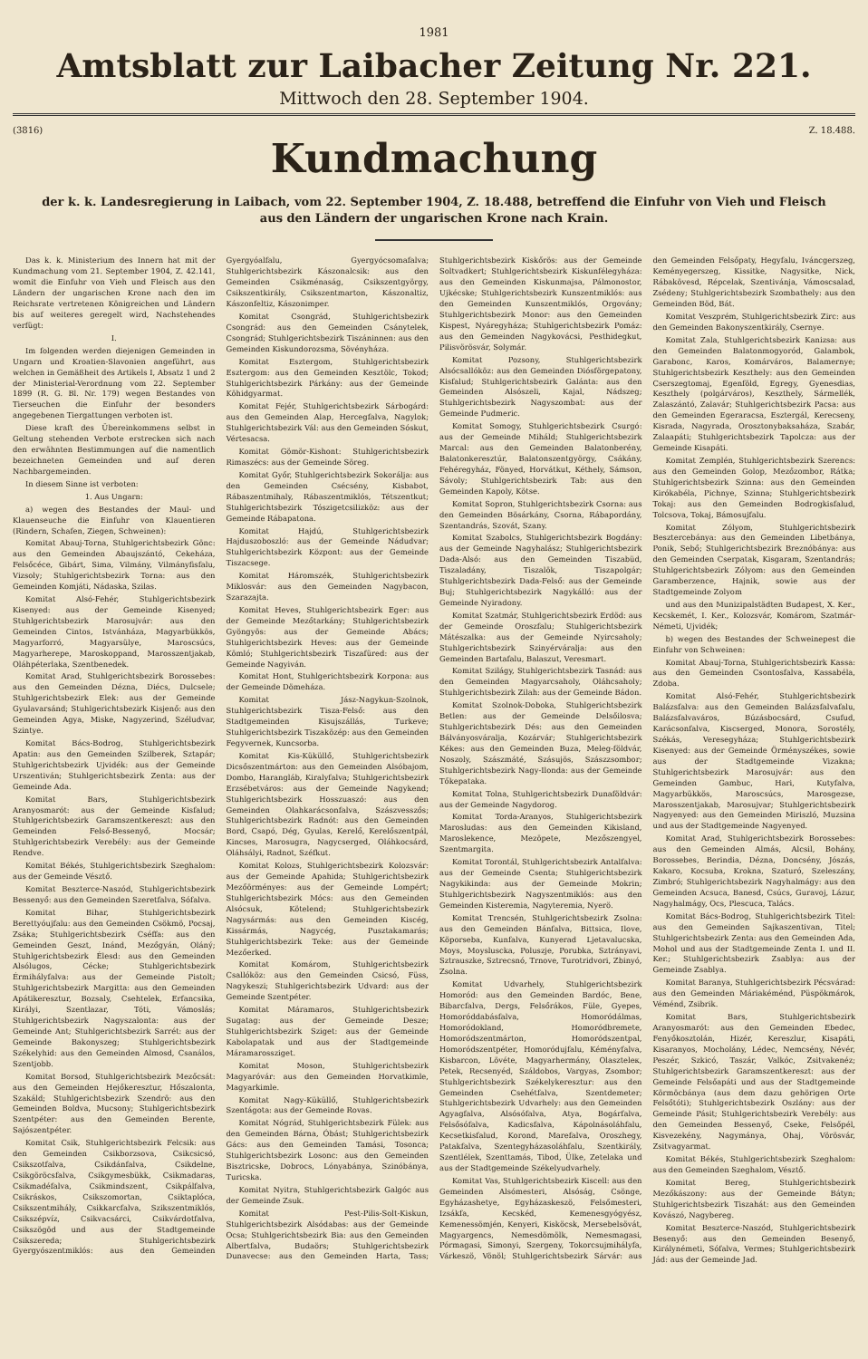1981
Amtsblatt zur Laibacher Zeitung Nr. 221.
Mittwoch den 28. September 1904.
(3816) Z. 18.488.
Kundmachung
der k. k. Landesregierung in Laibach, vom 22. September 1904, Z. 18.488, betreffend die Einfuhr von Vieh und Fleisch aus den Ländern der ungarischen Krone nach Krain.
Das k. k. Ministerium des Innern hat mit der Kundmachung vom 21. September 1904, Z. 42.141, womit die Einfuhr von Vieh und Fleisch aus den Ländern der ungarischen Krone nach den im Reichsrate vertretenen Königreichen und Ländern bis auf weiteres geregelt wird, Nachstehendes verfügt:
I.
Im folgenden werden diejenigen Gemeinden in Ungarn und Kroatien-Slavonien angeführt, aus welchen in Gemäßheit des Artikels I, Absatz 1 und 2 der Ministerial-Verordnung vom 22. September 1899 (R. G. Bl. Nr. 179) wegen Bestandes von Tierseuchen die Einfuhr der besonders angegebenen Tiergattungen verboten ist.
Diese kraft des Übereinkommens selbst in Geltung stehenden Verbote erstrecken sich nach den erwähnten Bestimmungen auf die namentlich bezeichneten Gemeinden und auf deren Nachbargemeinden.
In diesem Sinne ist verboten:
1. Aus Ungarn:
a) wegen des Bestandes der Maul- und Klauenseuche die Einfuhr von Klauentieren (Rindern, Schafen, Ziegen, Schweinen):
Komitat Abauj-Torna, Stuhlgerichtsbezirk Gönc: aus den Gemeinden Abaujszántó, Cekeháza, Felsőcéce, Gibárt, Sima, Vilmány, Vilmányfisfalu, Vizsoly; Stuhlgerichtsbezirk Torna: aus den Gemeinden Komjáti, Nádaska, Szilas.
Komitat Alsó-Fehér, Stuhlgerichtsbezirk Kisenyed: aus der Gemeinde Kisenyed; Stuhlgerichtsbezirk Marosujvár: aus den Gemeinden Cintos, Istvánháza, Magyarbükkös, Magyarforró, Magyarsülye, Maroscsúcs, Magyarherepe, Maroskoppand, Marosszentjakab, Oláhpéterlaka, Szentbenedek.
Komitat Arad, Stuhlgerichtsbezirk Borossebes: aus den Gemeinden Dézna, Diécs, Dulcsele; Stuhlgerichtsbezirk Elek: aus der Gemeinde Gyulavarsánd; Stuhlgerichtsbezirk Kisjenő: aus den Gemeinden Agya, Miske, Nagyzerind, Széludvar, Szintye.
Komitat Bács-Bodrog, Stuhlgerichtsbezirk Apatin: aus den Gemeinden Szilberek, Sztapár; Stuhlgerichtsbezirk Ujvidék: aus der Gemeinde Urszentiván; Stuhlgerichtsbezirk Zenta: aus der Gemeinde Ada.
Komitat Bars, Stuhlgerichtsbezirk Aranyosmarót: aus der Gemeinde Kisfalud; Stuhlgerichtsbezirk Garamszentkereszt: aus den Gemeinden Felső-Bessenyő, Mocsár; Stuhlgerichtsbezirk Verebély: aus der Gemeinde Rendve.
Komitat Békés, Stuhlgerichtsbezirk Szeghalom: aus der Gemeinde Vésztő.
Komitat Beszterce-Naszód, Stuhlgerichtsbezirk Bessenyő: aus den Gemeinden Szeretfalva, Sófalva.
Komitat Bihar, Stuhlgerichtsbezirk Berettyóujfalu: aus den Gemeinden Csökmö, Pocsaj, Zsáka; Stuhlgerichtsbezirk Cséffa: aus den Gemeinden Geszt, Inánd, Mezőgyán, Oláný; Stuhlgerichtsbezirk Élesd: aus den Gemeinden Alsólugos, Cécke; Stuhlgerichtsbezirk Érmihályfalva: aus der Gemeinde Pistolt; Stuhlgerichtsbezirk Margitta: aus den Gemeinden Apátikeresztur, Bozsaly, Csehtelek, Erfancsika, Királyi, Szentlazar, Tóti, Vámoslás; Stuhlgerichtsbezirk Nagyszalonta: aus der Gemeinde Ant; Stuhlgerichtsbezirk Sarrét: aus der Gemeinde Bakonyszeg; Stuhlgerichtsbezirk Székelyhid: aus den Gemeinden Almosd, Csanálos, Szentjobb.
Komitat Borsod, Stuhlgerichtsbezirk Mezőcsát: aus den Gemeinden Hejőkeresztur, Hőszalonta, Szakáld; Stuhlgerichtsbezirk Szendrö: aus den Gemeinden Boldva, Mucsony; Stuhlgerichtsbezirk Szentpéter: aus den Gemeinden Berente, Sajószentpéter.
Komitat Csik, Stuhlgerichtsbezirk Felcsik: aus den Gemeinden Csikborzsova, Csikcsicsó, Csikszotfalva, Csikdánfalva, Csikdelne, Csikgöröcsfalva, Csikgymesbükk, Csikmadaras, Csikmadéfalva, Csikmindszent, Csikpálfalva, Csikráskos, Csikszomortan, Csiktaplóca, Csikszentmihály, Csikkarcfalva, Szikszentmiklós, Csikszépvíz, Csikvacsárci, Csikvárdotfalva, Csikszögöd und aus der Stadtgemeinde Csikszereda; Stuhlgerichtsbezirk Gyergyószentmiklós: aus den Gemeinden Gyergyóalfalu, Gyergyócsomafalva; Stuhlgerichtsbezirk Kászonalcsik: aus den Gemeinden Csikménaság, Csikszentgyörgy, Csikszentkirály, Csikszentmarton, Kászonaltiz, Kászonfeltiz, Kászonimper.
Komitat Csongrád, Stuhlgerichtsbezirk Csongrád: aus den Gemeinden Csánytelek, Csongrád; Stuhlgerichtsbezirk Tiszáninnen: aus den Gemeinden Kiskundorozsma, Sövényháza.
Komitat Esztergom, Stuhlgerichtsbezirk Esztergom: aus den Gemeinden Kesztölc, Tokod; Stuhlgerichtsbezirk Párkány: aus der Gemeinde Köhidgyarmat.
Komitat Fejér, Stuhlgerichtsbezirk Sárbogárd: aus den Gemeinden Alap, Hercegfalva, Nagylok; Stuhlgerichtsbezirk Vál: aus den Gemeinden Sóskut, Vértesacsa.
Komitat Gömör-Kishont: Stuhlgerichtsbezirk Rimaszécs: aus der Gemeinde Söreg.
Komitat Győr, Stuhlgerichtsbezirk Sokorálja: aus den Gemeinden Csécsény, Kisbabot, Rábaszentmihaly, Rábaszentmiklós, Tétszentkut; Stuhlgerichtsbezirk Tószigetcsilizköz: aus der Gemeinde Rábapatona.
Komitat Hajdú, Stuhlgerichtsbezirk Hajduszoboszló: aus der Gemeinde Nádudvar; Stuhlgerichtsbezirk Központ: aus der Gemeinde Tiszacsege.
Komitat Háromszék, Stuhlgerichtsbezirk Miklosvár: aus den Gemeinden Nagybacon, Szarazajta.
Komitat Heves, Stuhlgerichtsbezirk Eger: aus der Gemeinde Mezőtarkány; Stuhlgerichtsbezirk Gyöngyös: aus der Gemeinde Abács; Stuhlgerichtsbezirk Heves: aus der Gemeinde Kömló; Stuhlgerichtsbezirk Tiszafüred: aus der Gemeinde Nagyiván.
Komitat Hont, Stuhlgerichtsbezirk Korpona: aus der Gemeinde Dömeháza.
Komitat Jász-Nagykun-Szolnok, Stuhlgerichtsbezirk Tisza-Felső: aus den Stadtgemeinden Kisujszállás, Turkeve; Stuhlgerichtsbezirk Tiszaközép: aus den Gemeinden Fegyvernek, Kuncsorba.
Komitat Kis-Küküllő, Stuhlgerichtsbezirk Dicsőszentmárton: aus den Gemeinden Alsóbajom, Dombo, Harangláb, Kiralyfalva; Stuhlgerichtsbezirk Erzsébetváros: aus der Gemeinde Nagykend; Stuhlgerichtsbezirk Hosszuaszó: aus den Gemeinden Olahkarácsonfalva, Szászvesszős; Stuhlgerichtsbezirk Radnót: aus den Gemeinden Bord, Csapó, Dég, Gyulas, Kerelő, Kerelőszentpál, Kincses, Marosugra, Nagycserged, Oláhkocsárd, Oláhsályi, Radnot, Széfkut.
Komitat Kolozs, Stuhlgerichtsbezirk Kolozsvár: aus der Gemeinde Apahida; Stuhlgerichtsbezirk Mezőörményes: aus der Gemeinde Lompért; Stuhlgerichtsbezirk Mócs: aus den Gemeinden Alsócsuk, Kötelend; Stuhlgerichtsbezirk Nagysármás: aus den Gemeinden Kiscég, Kissármás, Nagycég, Pusztakamarás; Stuhlgerichtsbezirk Teke: aus der Gemeinde Mezőerked.
Komitat Komárom, Stuhlgerichtsbezirk Csallóköz: aus den Gemeinden Csicsó, Füss, Nagykeszi; Stuhlgerichtsbezirk Udvard: aus der Gemeinde Szentpéter.
Komitat Máramaros, Stuhlgerichtsbezirk Sugatag: aus der Gemeinde Desze; Stuhlgerichtsbezirk Sziget: aus der Gemeinde Kabolapatak und aus der Stadtgemeinde Máramarossziget.
Komitat Moson, Stuhlgerichtsbezirk Magyaróvár: aus den Gemeinden Horvatkimle, Magyarkimle.
Komitat Nagy-Küküllő, Stuhlgerichtsbezirk Szentágota: aus der Gemeinde Rovas.
Komitat Nógrád, Stuhlgerichtsbezirk Fülek: aus den Gemeinden Bárna, Óbást; Stuhlgerichtsbezirk Gács: aus den Gemeinden Tamási, Tosonca; Stuhlgerichtsbezirk Losonc: aus den Gemeinden Bisztricske, Dobrocs, Lónyabánya, Szinóbánya, Turicska.
Komitat Nyitra, Stuhlgerichtsbezirk Galgóc aus der Gemeinde Zsuk.
Komitat Pest-Pilis-Solt-Kiskun, Stuhlgerichtsbezirk Alsódabas: aus der Gemeinde Ocsa; Stuhlgerichtsbezirk Bia: aus den Gemeinden Albertfalva, Budaörs; Stuhlgerichtsbezirk Dunavecse: aus den Gemeinden Harta, Tass; Stuhlgerichtsbezirk Kiskőrös: aus der Gemeinde Soltvadkert; Stuhlgerichtsbezirk Kiskunfélegyháza: aus den Gemeinden Kiskunmajsa, Pálmonostor, Ujkécske; Stuhlgerichtsbezirk Kunszentmiklós: aus den Gemeinden Kunszentmiklós, Orgovány; Stuhlgerichtsbezirk Monor: aus den Gemeinden Kispest, Nyáregyháza; Stuhlgerichtsbezirk Pomáz: aus den Gemeinden Nagykovácsi, Pesthidegkut, Pilisvörösvár, Solymár.
Komitat Pozsony, Stuhlgerichtsbezirk Alsócsallóköz: aus den Gemeinden Diósförgepatony, Kisfalud; Stuhlgerichtsbezirk Galánta: aus den Gemeinden Alsószeli, Kajal, Nádszeg; Stuhlgerichtsbezirk Nagyszombat: aus der Gemeinde Pudmeric.
Komitat Somogy, Stuhlgerichtsbezirk Csurgó: aus der Gemeinde Miháld; Stuhlgerichtsbezirk Marcal: aus den Gemeinden Balatonberény, Balatonkeresztúr, Balatonszentgyörgy, Csákány, Fehéregyház, Fönyed, Horvátkut, Kéthely, Sámson, Sávoly; Stuhlgerichtsbezirk Tab: aus den Gemeinden Kapoly, Kötse.
Komitat Sopron, Stuhlgerichtsbezirk Csorna: aus den Gemeinden Bösárkány, Csorna, Rábapordány, Szentandrás, Szovát, Szany.
Komitat Szabolcs, Stuhlgerichtsbezirk Bogdány: aus der Gemeinde Nagyhalász; Stuhlgerichtsbezirk Dada-Alsó: aus den Gemeinden Tiszabüd, Tiszaladány, Tiszalök, Tiszapolgár; Stuhlgerichtsbezirk Dada-Felső: aus der Gemeinde Buj; Stuhlgerichtsbezirk Nagykálló: aus der Gemeinde Nyiradony.
Komitat Szatmár, Stuhlgerichtsbezirk Erdöd: aus der Gemeinde Oroszfalu; Stuhlgerichtsbezirk Mátészalka: aus der Gemeinde Nyircsaholy; Stuhlgerichtsbezirk Szinyérváralja: aus den Gemeinden Bartafalu, Balaszut, Veresmart.
Komitat Szilágy, Stuhlgerichtsbezirk Tasnád: aus den Gemeinden Magyarcsaholy, Oláhcsaholy; Stuhlgerichtsbezirk Zilah: aus der Gemeinde Bádon.
Komitat Szolnok-Doboka, Stuhlgerichtsbezirk Betlen: aus der Gemeinde Delsőilosva; Stuhlgerichtsbezirk Dés: aus den Gemeinden Bálványosváralja, Kozárvár; Stuhlgerichtsbezirk Kékes: aus den Gemeinden Buza, Meleg-földvár, Noszoly, Szászmáté, Szásujös, Szászzsombor; Stuhlgerichtsbezirk Nagy-Ilonda: aus der Gemeinde Tőkepataka.
Komitat Tolna, Stuhlgerichtsbezirk Dunaföldvár: aus der Gemeinde Nagydorog.
Komitat Torda-Aranyos, Stuhlgerichtsbezirk Marosludas: aus den Gemeinden Kikisland, Maroslekence, Mezöpete, Mezőszengyel, Szentmargita.
Komitat Torontál, Stuhlgerichtsbezirk Antalfalva: aus der Gemeinde Csenta; Stuhlgerichtsbezirk Nagykikinda: aus der Gemeinde Mokrin; Stuhlgerichtsbezirk Nagyszentmiklós: aus den Gemeinden Kisteremia, Nagyteremia, Nyerö.
Komitat Trencsén, Stuhlgerichtsbezirk Zsolna: aus den Gemeinden Bánfalva, Bittsica, Ilove, Köporseba, Kunfalva, Kunyerad Ljetavalucska, Moys, Moysluscka, Poluszje, Porubka, Sztrányavi, Sztrauszke, Sztrecsnó, Trnove, Turotridvori, Zbinyó, Zsolna.
Komitat Udvarhely, Stuhlgerichtsbezirk Homoród: aus den Gemeinden Bardóc, Bene, Bibarcfalva, Dergs, Felsőrákos, Füle, Gyepes, Homoróddabásfalva, Homoródálmas, Homoródokland, Homoródbremete, Homoródszentmárton, Homoródszentpal, Homoródszentpéter, Homoródujfalu, Kéményfalva, Kisbarcon, Lövéte, Magyarhermány, Olaszteleк, Petek, Recsenyéd, Száldobos, Vargyas, Zsombor; Stuhlgerichtsbezirk Székelykeresztur: aus den Gemeinden Csehétfalva, Szentdemeter; Stuhlgerichtsbezirk Udvarhely: aus den Gemeinden Agyagfalva, Alsósófalva, Atya, Bogárfalva, Felsősófalva, Kadicsfalva, Kápolnásoláhfalu, Kecsetkisfalud, Korond, Marefalva, Oroszhegy, Patakfalva, Szentegyházasoláhfalu, Szentkirály, Szentlélek, Szenttamás, Tibod, Ülke, Zetelaka und aus der Stadtgemeinde Székelyudvarhely.
Komitat Vas, Stuhlgerichtsbezirk Kiscell: aus den Gemeinden Alsómesteri, Alsóság, Csönge, Egyházashetye, Egyházaskeszö, Felsőmesteri, Izsákfa, Kecskéd, Kemenesgyógyész, Kemenessömjén, Kenyeri, Kisköcsk, Mersebelsövát, Magyargencs, Nemesdömölk, Nemesmagasi, Pórmagasi, Simonyi, Szergeny, Tokorcsujmihályfa, Várkeszö, Vönöl; Stuhlgerichtsbezirk Sárvár: aus den Gemeinden Felsőpaty, Hegyfalu, Iváncgerszeg, Keményegerszeg, Kissitke, Nagysitke, Nick, Rábakövesd, Répcelak, Szentivánja, Vámoscsalad, Zsédeny; Stuhlgerichtsbezirk Szombathely: aus den Gemeinden Böd, Bát.
Komitat Veszprém, Stuhlgerichtsbezirk Zirc: aus den Gemeinden Bakonyszentkirály, Csernye.
Komitat Zala, Stuhlgerichtsbezirk Kanizsa: aus den Gemeinden Balatonmogyoród, Galambok, Garabonc, Karos, Komárváros, Balamernye; Stuhlgerichtsbezirk Keszthely: aus den Gemeinden Cserszegtomaj, Egenföld, Egregy, Gyenesdias, Keszthely (polgárváros), Keszthely, Sármellék, Zalaszántó, Zalavár; Stuhlgerichtsbezirk Pacsa: aus den Gemeinden Egeraracsa, Esztergál, Kerecseny, Kisrada, Nagyrada, Orosztonybaksaháza, Szabár, Zalaapáti; Stuhlgerichtsbezirk Tapolcza: aus der Gemeinde Kisapáti.
Komitat Zemplén, Stuhlgerichtsbezirk Szerencs: aus den Gemeinden Golop, Mezőzombor, Rátka; Stuhlgerichtsbezirk Szinna: aus den Gemeinden Kirókabéla, Pichnye, Szinna; Stuhlgerichtsbezirk Tokaj: aus den Gemeinden Bodrogkisfalud, Tolcsova, Tokaj, Bámosujfalu.
Komitat Zólyom, Stuhlgerichtsbezirk Besztercebánya: aus den Gemeinden Libetbánya, Ponik, Sebő; Stuhlgerichtsbezirk Breznóbánya: aus den Gemeinden Cserpatak, Kisgaram, Szentandrás; Stuhlgerichtsbezirk Zólyom: aus den Gemeinden Garamberzence, Hajnik, sowie aus der Stadtgemeinde Zolyom
und aus den Munizipalstädten Budapest, X. Ker., Kecskemét, I. Ker., Kolozsvár, Komárom, Szatmár-Németi, Ujvidék;
b) wegen des Bestandes der Schweinepest die Einfuhr von Schweinen:
Komitat Abauj-Torna, Stuhlgerichtsbezirk Kassa: aus den Gemeinden Csontosfalva, Kassabéla, Zdoba.
Komitat Alsó-Fehér, Stuhlgerichtsbezirk Balázsfalva: aus den Gemeinden Balázsfalvafalu, Balázsfalvaváros, Búzásbocsárd, Csufud, Karácsonfalva, Kiscserged, Monora, Sorostély, Székás, Veresegyháza; Stuhlgerichtsbezirk Kisenyed: aus der Gemeinde Örményszékes, sowie aus der Stadtgemeinde Vizakna; Stuhlgerichtsbezirk Marosujvár: aus den Gemeinden Gambuc, Hari, Kutyfalva, Magyarbükkös, Maroscsúcs, Marosgezse, Marosszentjakab, Marosujvar; Stuhlgerichtsbezirk Nagyenyed: aus den Gemeinden Miriszló, Muzsina und aus der Stadtgemeinde Nagyenyed.
Komitat Arad, Stuhlgerichtsbezirk Borossebes: aus den Gemeinden Almás, Alcsil, Bohány, Borossebes, Berindia, Dézna, Doncsény, Jószás, Kakaro, Kocsuba, Krokna, Szaturó, Szeleszány, Zimbró; Stuhlgerichtsbezirk Nagyhalmágy: aus den Gemeinden Acsuca, Banesd, Csúcs, Guravoj, Lázur, Nagyhalmágy, Ocs, Plescuca, Talács.
Komitat Bács-Bodrog, Stuhlgerichtsbezirk Titel: aus den Gemeinden Sajkaszentivan, Titel; Stuhlgerichtsbezirk Zenta: aus den Gemeinden Ada, Mohol und aus der Stadtgemeinde Zenta I. und II. Ker.; Stuhlgerichtsbezirk Zsablya: aus der Gemeinde Zsablya.
Komitat Baranya, Stuhlgerichtsbezirk Pécsvárad: aus den Gemeinden Máriakéménd, Püspökmárok, Véménd, Zsibrik.
Komitat Bars, Stuhlgerichtsbezirk Aranyosmarót: aus den Gemeinden Ebedec, Fenyőkosztolán, Hizér, Kereszlur, Kisapáti, Kisaranyos, Mocholány, Lédec, Nemcsény, Névér, Peszér, Szkicó, Taszár, Valkóc, Zsitvakenéz; Stuhlgerichtsbezirk Garamszentkereszt: aus der Gemeinde Felsőapáti und aus der Stadtgemeinde Körmöcbánya (aus dem dazu gehörigen Orte Felsőtóti); Stuhlgerichtsbezirk Oszlány: aus der Gemeinde Pásit; Stuhlgerichtsbezirk Verebély: aus den Gemeinden Bessenyő, Cseke, Felsőpél, Kisvezekény, Nagymánya, Ohaj, Vörösvár, Zsitvagyarmat.
Komitat Békés, Stuhlgerichtsbezirk Szeghalom: aus den Gemeinden Szeghalom, Vésztő.
Komitat Bereg, Stuhlgerichtsbezirk Mezőkászony: aus der Gemeinde Bátyn; Stuhlgerichtsbezirk Tiszahát: aus den Gemeinden Kovászó, Nagybereg.
Komitat Beszterce-Naszód, Stuhlgerichtsbezirk Besenyő: aus den Gemeinden Besenyő, Királynémeti, Sófalva, Vermes; Stuhlgerichtsbezirk Jád: aus der Gemeinde Jad.